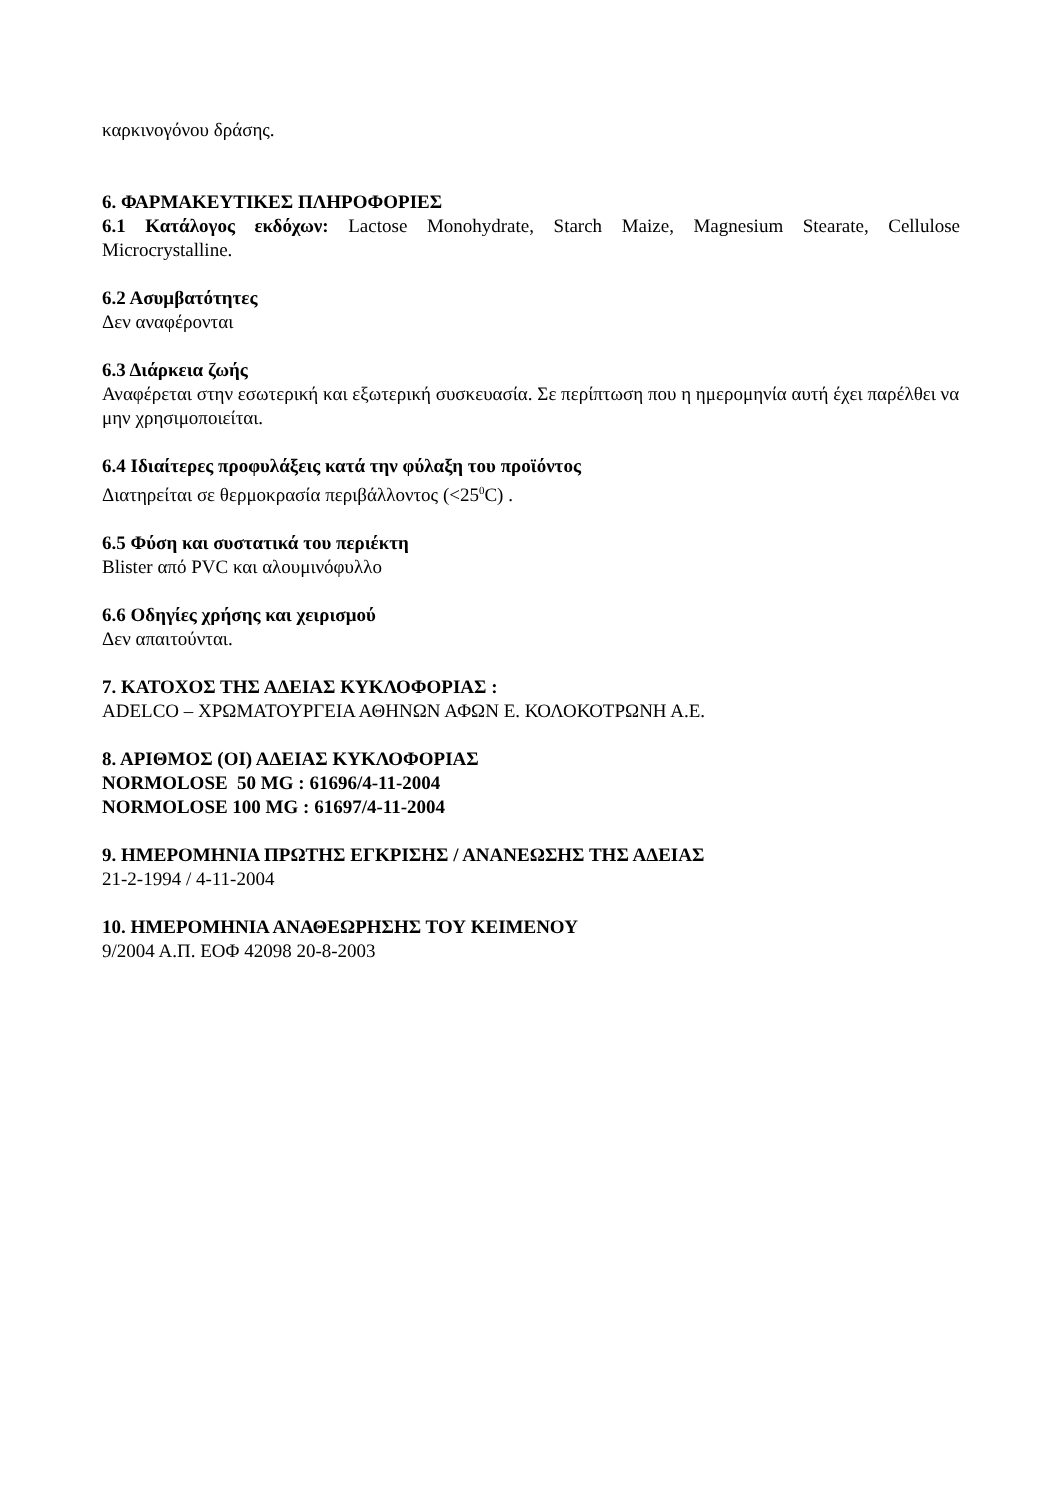καρκινογόνου δράσης.
6. ΦΑΡΜΑΚΕΥΤΙΚΕΣ ΠΛΗΡΟΦΟΡΙΕΣ
6.1 Κατάλογος εκδόχων: Lactose Monohydrate, Starch Maize, Magnesium Stearate, Cellulose Microcrystalline.
6.2 Ασυμβατότητες
Δεν αναφέρονται
6.3 Διάρκεια ζωής
Αναφέρεται στην εσωτερική και εξωτερική συσκευασία. Σε περίπτωση που η ημερομηνία αυτή έχει παρέλθει να μην χρησιμοποιείται.
6.4 Ιδιαίτερες προφυλάξεις κατά την φύλαξη του προϊόντος
Διατηρείται σε θερμοκρασία περιβάλλοντος (<25<sup>0</sup>C) .
6.5 Φύση και συστατικά του περιέκτη
Blister από PVC και αλουμινόφυλλο
6.6 Οδηγίες χρήσης και χειρισμού
Δεν απαιτούνται.
7. ΚΑΤΟΧΟΣ ΤΗΣ ΑΔΕΙΑΣ ΚΥΚΛΟΦΟΡΙΑΣ :
ADELCO – ΧΡΩΜΑΤΟΥΡΓΕΙΑ ΑΘΗΝΩΝ ΑΦΩΝ Ε. ΚΟΛΟΚΟΤΡΩΝΗ Α.Ε.
8. ΑΡΙΘΜΟΣ (ΟΙ) ΑΔΕΙΑΣ ΚΥΚΛΟΦΟΡΙΑΣ
NORMOLOSE 50 MG : 61696/4-11-2004
NORMOLOSE 100 MG : 61697/4-11-2004
9. ΗΜΕΡΟΜΗΝΙΑ ΠΡΩΤΗΣ ΕΓΚΡΙΣΗΣ / ΑΝΑΝΕΩΣΗΣ ΤΗΣ ΑΔΕΙΑΣ
21-2-1994 / 4-11-2004
10. ΗΜΕΡΟΜΗΝΙΑ ΑΝΑΘΕΩΡΗΣΗΣ ΤΟΥ ΚΕΙΜΕΝΟΥ
9/2004 Α.Π. ΕΟΦ 42098 20-8-2003